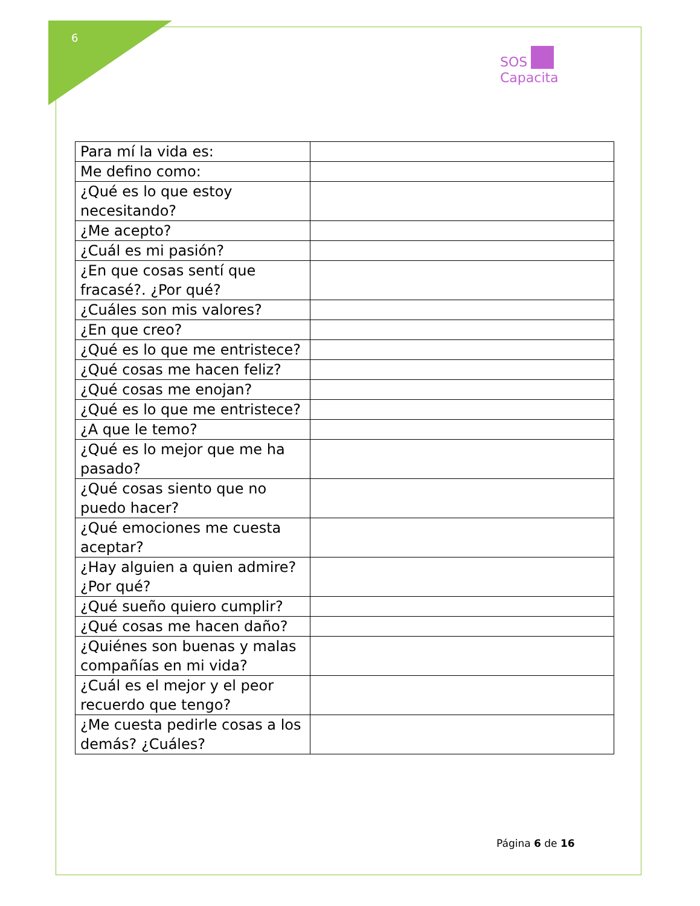6
SOS
Capacita
| Para mí la vida es: | |
| Me defino como: | |
| ¿Qué es lo que estoy necesitando? | |
| ¿Me acepto? | |
| ¿Cuál es mi pasión? | |
| ¿En que cosas sentí que fracasé?. ¿Por qué? | |
| ¿Cuáles son mis valores? | |
| ¿En que creo? | |
| ¿Qué es lo que me entristece? | |
| ¿Qué cosas me hacen feliz? | |
| ¿Qué cosas me enojan? | |
| ¿Qué es lo que me entristece? | |
| ¿A que le temo? | |
| ¿Qué es lo mejor que me ha pasado? | |
| ¿Qué cosas siento que no puedo hacer? | |
| ¿Qué emociones me cuesta aceptar? | |
| ¿Hay alguien a quien admire? ¿Por qué? | |
| ¿Qué sueño quiero cumplir? | |
| ¿Qué cosas me hacen daño? | |
| ¿Quiénes son buenas y malas compañías en mi vida? | |
| ¿Cuál es el mejor y el peor recuerdo que tengo? | |
| ¿Me cuesta pedirle cosas a los demás? ¿Cuáles? | |
Página 6 de 16